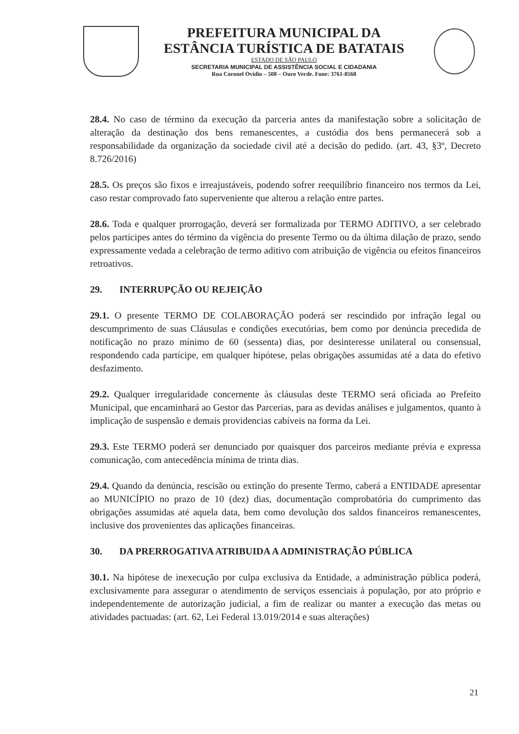PREFEITURA MUNICIPAL DA
ESTÂNCIA TURÍSTICA DE BATATAIS
ESTADO DE SÃO PAULO
SECRETARIA MUNICIPAL DE ASSISTÊNCIA SOCIAL E CIDADANIA
Rua Coronel Ovídio – 508 – Ouro Verde. Fone: 3761-8568
28.4. No caso de término da execução da parceria antes da manifestação sobre a solicitação de alteração da destinação dos bens remanescentes, a custódia dos bens permanecerá sob a responsabilidade da organização da sociedade civil até a decisão do pedido. (art. 43, §3º, Decreto 8.726/2016)
28.5. Os preços são fixos e irreajustáveis, podendo sofrer reequilíbrio financeiro nos termos da Lei, caso restar comprovado fato superveniente que alterou a relação entre partes.
28.6. Toda e qualquer prorrogação, deverá ser formalizada por TERMO ADITIVO, a ser celebrado pelos partícipes antes do término da vigência do presente Termo ou da última dilação de prazo, sendo expressamente vedada a celebração de termo aditivo com atribuição de vigência ou efeitos financeiros retroativos.
29. INTERRUPÇÃO OU REJEIÇÃO
29.1. O presente TERMO DE COLABORAÇÃO poderá ser rescindido por infração legal ou descumprimento de suas Cláusulas e condições executórias, bem como por denúncia precedida de notificação no prazo mínimo de 60 (sessenta) dias, por desinteresse unilateral ou consensual, respondendo cada partícipe, em qualquer hipótese, pelas obrigações assumidas até a data do efetivo desfazimento.
29.2. Qualquer irregularidade concernente às cláusulas deste TERMO será oficiada ao Prefeito Municipal, que encaminhará ao Gestor das Parcerias, para as devidas análises e julgamentos, quanto à implicação de suspensão e demais providencias cabíveis na forma da Lei.
29.3. Este TERMO poderá ser denunciado por quaisquer dos parceiros mediante prévia e expressa comunicação, com antecedência mínima de trinta dias.
29.4. Quando da denúncia, rescisão ou extinção do presente Termo, caberá a ENTIDADE apresentar ao MUNICÍPIO no prazo de 10 (dez) dias, documentação comprobatória do cumprimento das obrigações assumidas até aquela data, bem como devolução dos saldos financeiros remanescentes, inclusive dos provenientes das aplicações financeiras.
30. DA PRERROGATIVA ATRIBUIDA A ADMINISTRAÇÃO PÚBLICA
30.1. Na hipótese de inexecução por culpa exclusiva da Entidade, a administração pública poderá, exclusivamente para assegurar o atendimento de serviços essenciais à população, por ato próprio e independentemente de autorização judicial, a fim de realizar ou manter a execução das metas ou atividades pactuadas: (art. 62, Lei Federal 13.019/2014 e suas alterações)
21